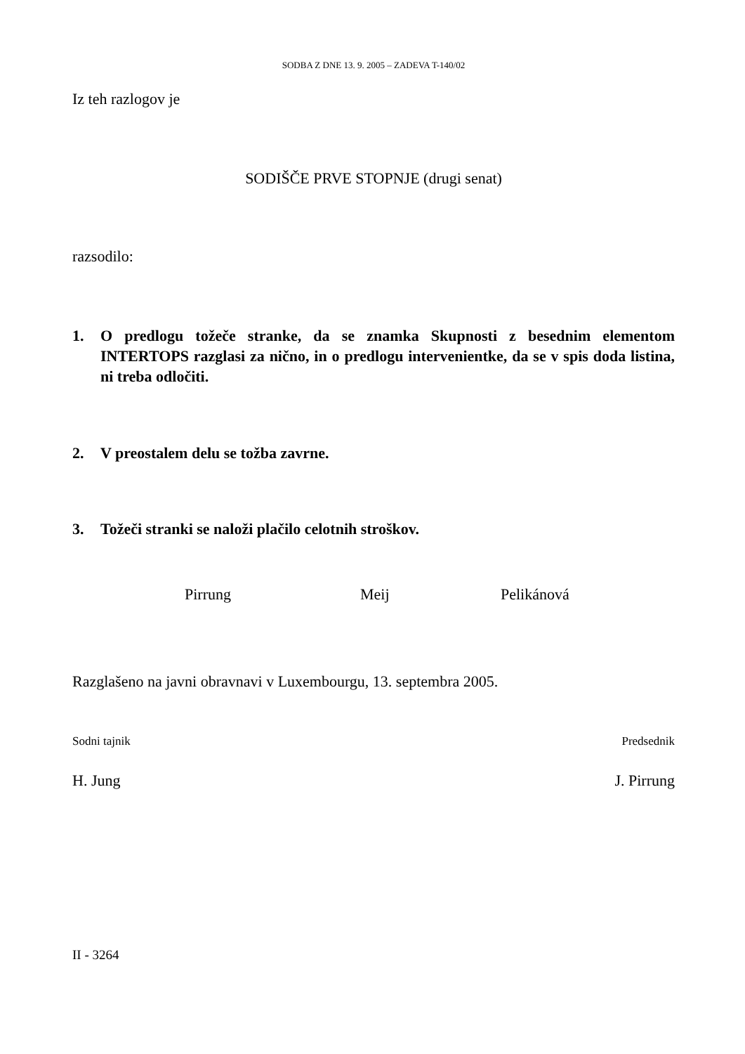SODBA Z DNE 13. 9. 2005 – ZADEVA T-140/02
Iz teh razlogov je
SODIŠČE PRVE STOPNJE (drugi senat)
razsodilo:
1. O predlogu tožeče stranke, da se znamka Skupnosti z besednim elementom INTERTOPS razglasi za nično, in o predlogu intervenientke, da se v spis doda listina, ni treba odločiti.
2. V preostalem delu se tožba zavrne.
3. Tožeči stranki se naloži plačilo celotnih stroškov.
Pirrung Meij Pelikánová
Razglašeno na javni obravnavi v Luxembourgu, 13. septembra 2005.
Sodni tajnik Predsednik
H. Jung J. Pirrung
II - 3264